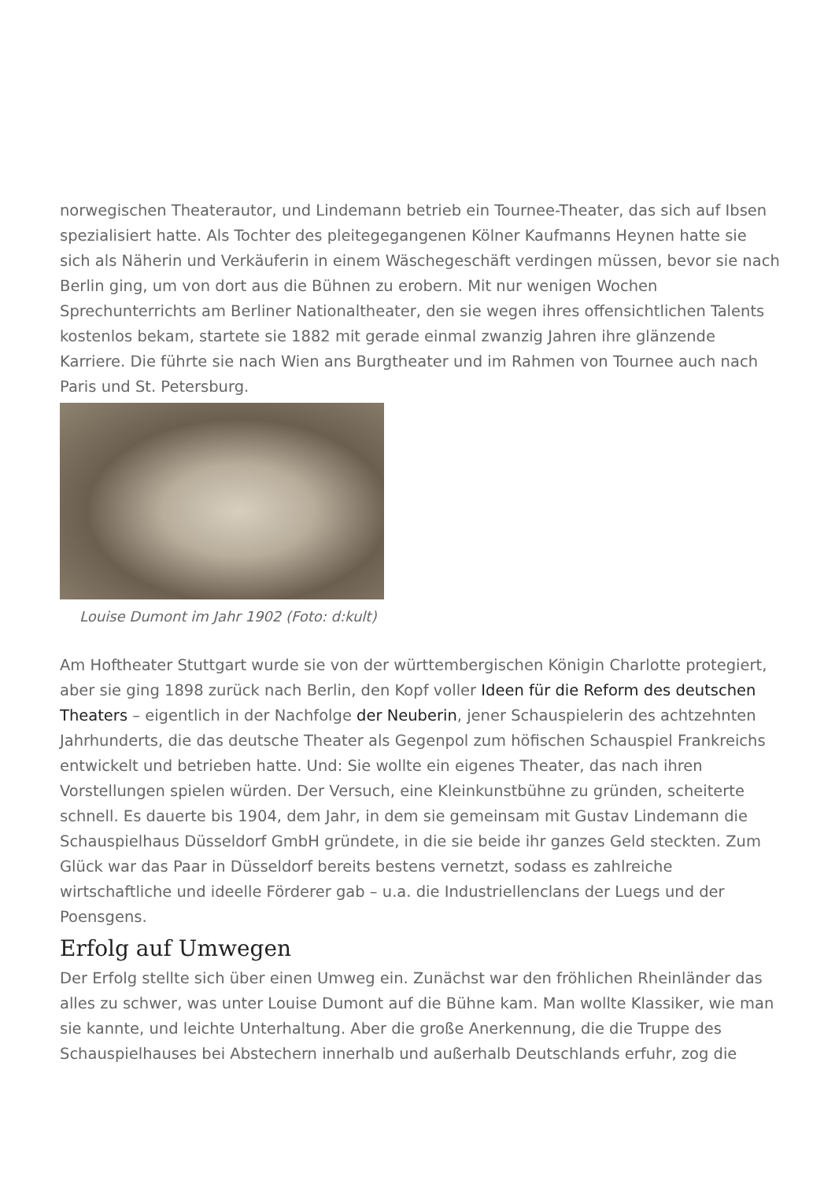norwegischen Theaterautor, und Lindemann betrieb ein Tournee-Theater, das sich auf Ibsen spezialisiert hatte. Als Tochter des pleitegegangenen Kölner Kaufmanns Heynen hatte sie sich als Näherin und Verkäuferin in einem Wäschegeschäft verdingen müssen, bevor sie nach Berlin ging, um von dort aus die Bühnen zu erobern. Mit nur wenigen Wochen Sprechunterrichts am Berliner Nationaltheater, den sie wegen ihres offensichtlichen Talents kostenlos bekam, startete sie 1882 mit gerade einmal zwanzig Jahren ihre glänzende Karriere. Die führte sie nach Wien ans Burgtheater und im Rahmen von Tournee auch nach Paris und St. Petersburg.
Louise Dumont im Jahr 1902 (Foto: d:kult)
Am Hoftheater Stuttgart wurde sie von der württembergischen Königin Charlotte protegiert, aber sie ging 1898 zurück nach Berlin, den Kopf voller Ideen für die Reform des deutschen Theaters – eigentlich in der Nachfolge der Neuberin, jener Schauspielerin des achtzehnten Jahrhunderts, die das deutsche Theater als Gegenpol zum höfischen Schauspiel Frankreichs entwickelt und betrieben hatte. Und: Sie wollte ein eigenes Theater, das nach ihren Vorstellungen spielen würden. Der Versuch, eine Kleinkunstbühne zu gründen, scheiterte schnell. Es dauerte bis 1904, dem Jahr, in dem sie gemeinsam mit Gustav Lindemann die Schauspielhaus Düsseldorf GmbH gründete, in die sie beide ihr ganzes Geld steckten. Zum Glück war das Paar in Düsseldorf bereits bestens vernetzt, sodass es zahlreiche wirtschaftliche und ideelle Förderer gab – u.a. die Industriellenclans der Luegs und der Poensgens.
Erfolg auf Umwegen
Der Erfolg stellte sich über einen Umweg ein. Zunächst war den fröhlichen Rheinländer das alles zu schwer, was unter Louise Dumont auf die Bühne kam. Man wollte Klassiker, wie man sie kannte, und leichte Unterhaltung. Aber die große Anerkennung, die die Truppe des Schauspielhauses bei Abstechern innerhalb und außerhalb Deutschlands erfuhr, zog die